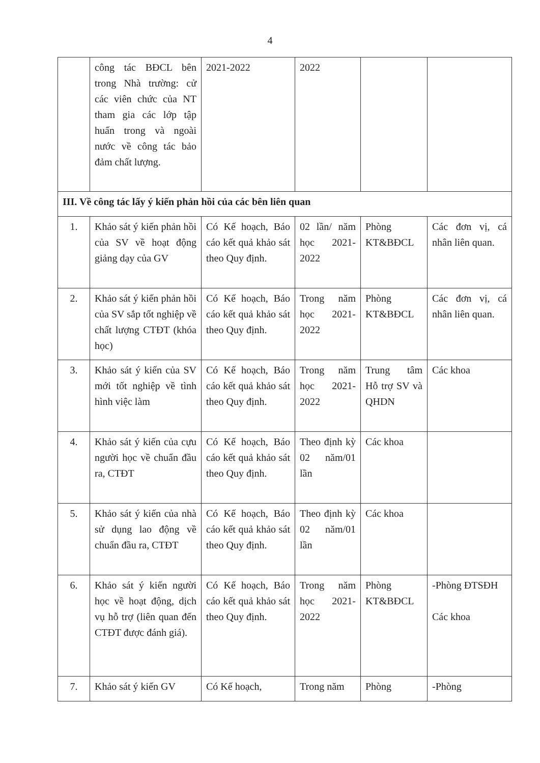4
| | công tác BĐCL bên trong Nhà trường: cử các viên chức của NT tham gia các lớp tập huấn trong và ngoài nước về công tác bảo đảm chất lượng. | 2021-2022 | 2022 | | |
| III. Về công tác lấy ý kiến phản hồi của các bên liên quan | | | | | |
| 1. | Khảo sát ý kiến phản hồi của SV về hoạt động giảng dạy của GV | Có Kế hoạch, Báo cáo kết quả khảo sát theo Quy định. | 02 lần/ năm học 2021-2022 | Phòng KT&BĐCL | Các đơn vị, cá nhân liên quan. |
| 2. | Khảo sát ý kiến phản hồi của SV sắp tốt nghiệp về chất lượng CTĐT (khóa học) | Có Kế hoạch, Báo cáo kết quả khảo sát theo Quy định. | Trong năm học 2021-2022 | Phòng KT&BĐCL | Các đơn vị, cá nhân liên quan. |
| 3. | Khảo sát ý kiến của SV mới tốt nghiệp về tình hình việc làm | Có Kế hoạch, Báo cáo kết quả khảo sát theo Quy định. | Trong năm học 2021-2022 | Trung tâm Hỗ trợ SV và QHDN | Các khoa |
| 4. | Khảo sát ý kiến của cựu người học về chuẩn đầu ra, CTĐT | Có Kế hoạch, Báo cáo kết quả khảo sát theo Quy định. | Theo định kỳ 02 năm/01 lần | Các khoa | |
| 5. | Khảo sát ý kiến của nhà sử dụng lao động về chuẩn đầu ra, CTĐT | Có Kế hoạch, Báo cáo kết quả khảo sát theo Quy định. | Theo định kỳ 02 năm/01 lần | Các khoa | |
| 6. | Khảo sát ý kiến người học về hoạt động, dịch vụ hỗ trợ (liên quan đến CTĐT được đánh giá). | Có Kế hoạch, Báo cáo kết quả khảo sát theo Quy định. | Trong năm học 2021-2022 | Phòng KT&BĐCL | -Phòng ĐTSĐH Các khoa |
| 7. | Khảo sát ý kiến GV | Có Kế hoạch, | Trong năm | Phòng | -Phòng |